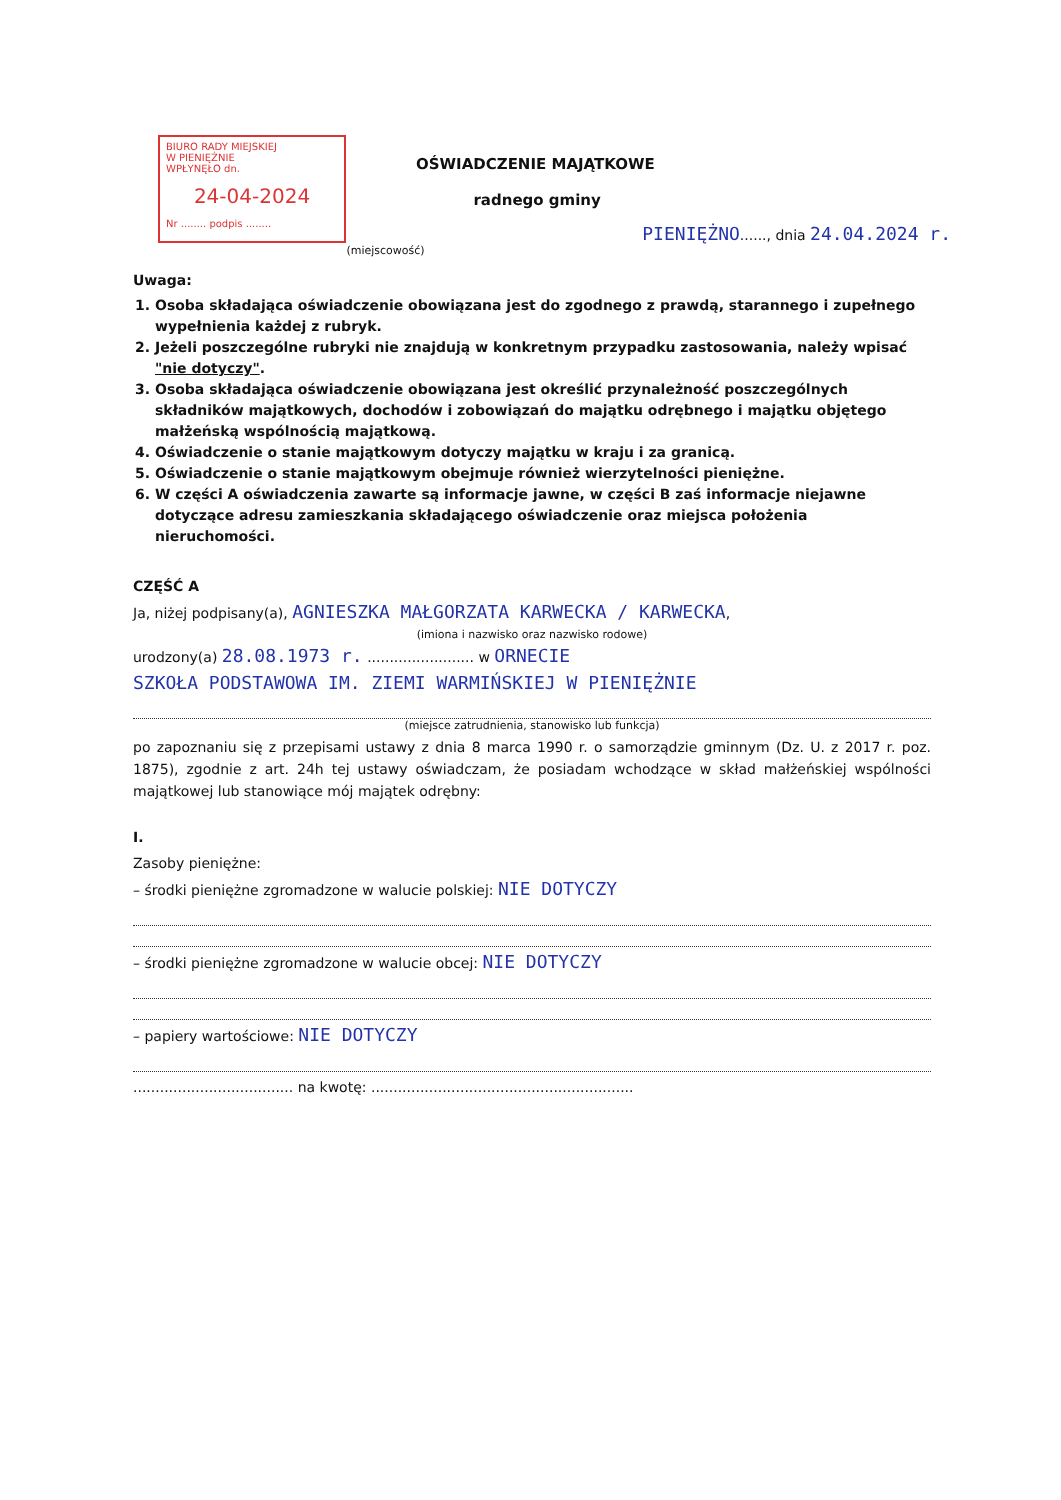BIURO RADY MIEJSKIEJ
W PIENIĘŻNIE
WPŁYNĘŁO dn.
24-04-2024
Nr ........ podpis ........
OŚWIADCZENIE MAJĄTKOWE
radnego gminy
PIENIĘŻNO......, dnia 24.04.2024 r.
(miejscowość)
Uwaga:
1. Osoba składająca oświadczenie obowiązana jest do zgodnego z prawdą, starannego i zupełnego wypełnienia każdej z rubryk.
2. Jeżeli poszczególne rubryki nie znajdują w konkretnym przypadku zastosowania, należy wpisać "nie dotyczy".
3. Osoba składająca oświadczenie obowiązana jest określić przynależność poszczególnych składników majątkowych, dochodów i zobowiązań do majątku odrębnego i majątku objętego małżeńską wspólnością majątkową.
4. Oświadczenie o stanie majątkowym dotyczy majątku w kraju i za granicą.
5. Oświadczenie o stanie majątkowym obejmuje również wierzytelności pieniężne.
6. W części A oświadczenia zawarte są informacje jawne, w części B zaś informacje niejawne dotyczące adresu zamieszkania składającego oświadczenie oraz miejsca położenia nieruchomości.
CZĘŚĆ A
Ja, niżej podpisany(a), AGNIESZKA MAŁGORZATA KARWECKA / KARWECKA,
(imiona i nazwisko oraz nazwisko rodowe)
urodzony(a) 28.08.1973 r. ........................ w ORNECIE
SZKOŁA PODSTAWOWA IM. ZIEMI WARMIŃSKIEJ W PIENIĘŻNIE
(miejsce zatrudnienia, stanowisko lub funkcja)
po zapoznaniu się z przepisami ustawy z dnia 8 marca 1990 r. o samorządzie gminnym (Dz. U. z 2017 r. poz. 1875), zgodnie z art. 24h tej ustawy oświadczam, że posiadam wchodzące w skład małżeńskiej wspólności majątkowej lub stanowiące mój majątek odrębny:
I.
Zasoby pieniężne:
– środki pieniężne zgromadzone w walucie polskiej: NIE DOTYCZY
– środki pieniężne zgromadzone w walucie obcej: NIE DOTYCZY
– papiery wartościowe: NIE DOTYCZY
.................................... na kwotę: ...........................................................